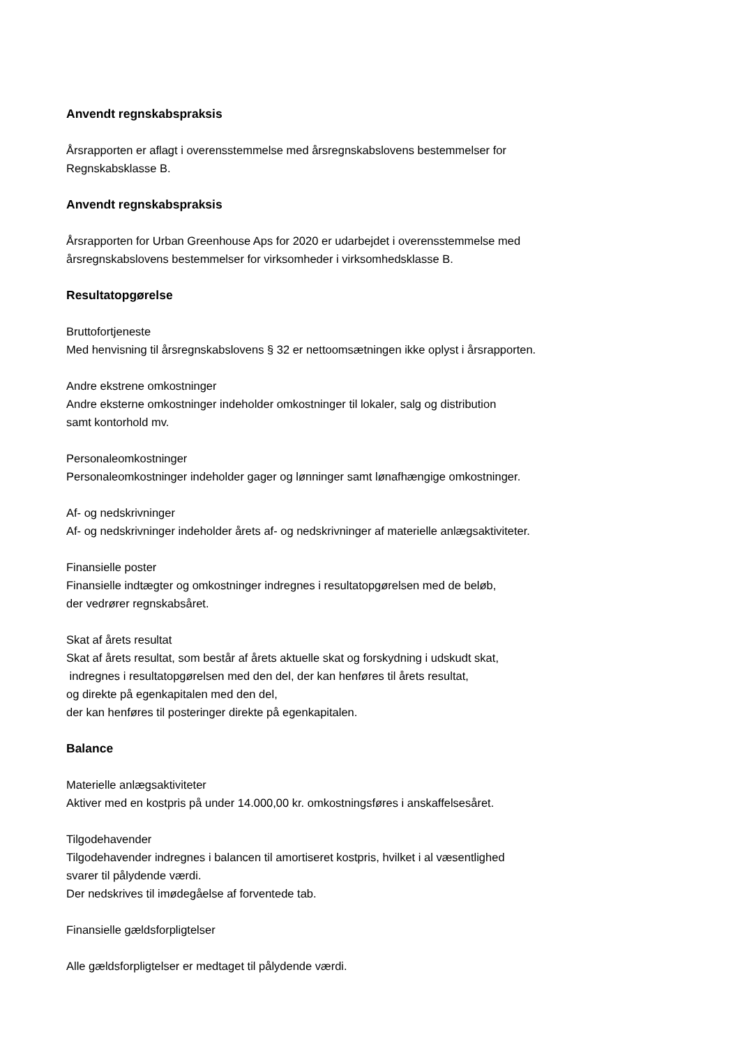Anvendt regnskabspraksis
Årsrapporten er aflagt i overensstemmelse med årsregnskabslovens bestemmelser for
Regnskabsklasse B.
Anvendt regnskabspraksis
Årsrapporten for Urban Greenhouse Aps for 2020 er udarbejdet i overensstemmelse med
årsregnskabslovens bestemmelser for virksomheder i virksomhedsklasse B.
Resultatopgørelse
Bruttofortjeneste
Med henvisning til årsregnskabslovens § 32 er nettoomsætningen ikke oplyst i årsrapporten.
Andre ekstrene omkostninger
Andre eksterne omkostninger indeholder omkostninger til lokaler, salg og distribution
samt kontorhold mv.
Personaleomkostninger
Personaleomkostninger indeholder gager og lønninger samt lønafhængige omkostninger.
Af- og nedskrivninger
Af- og nedskrivninger indeholder årets af- og nedskrivninger af materielle anlægsaktiviteter.
Finansielle poster
Finansielle indtægter og omkostninger indregnes i resultatopgørelsen med de beløb,
der vedrører regnskabsåret.
Skat af årets resultat
Skat af årets resultat, som består af årets aktuelle skat og forskydning i udskudt skat,
indregnes i resultatopgørelsen med den del, der kan henføres til årets resultat,
og direkte på egenkapitalen med den del,
der kan henføres til posteringer direkte på egenkapitalen.
Balance
Materielle anlægsaktiviteter
Aktiver med en kostpris på under 14.000,00 kr. omkostningsføres i anskaffelsesåret.
Tilgodehavender
Tilgodehavender indregnes i balancen til amortiseret kostpris, hvilket i al væsentlighed
svarer til pålydende værdi.
Der nedskrives til imødegåelse af forventede tab.
Finansielle gældsforpligtelser
Alle gældsforpligtelser er medtaget til pålydende værdi.